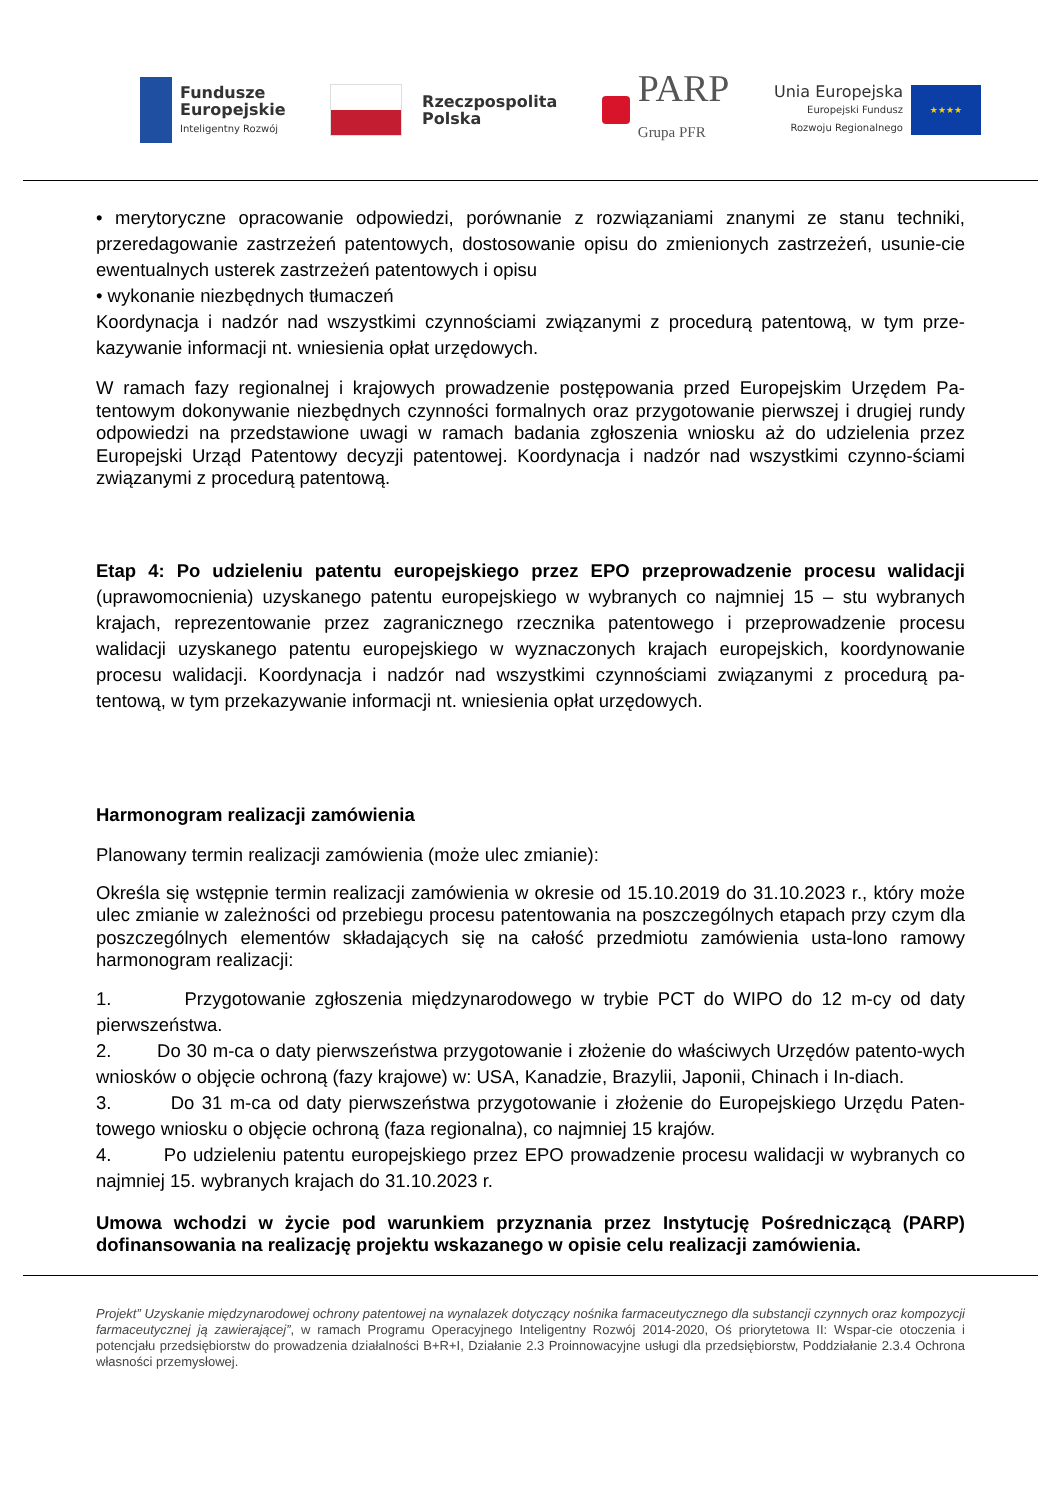Fundusze
Europejskie
Inteligentny Rozwój
Rzeczpospolita
Polska
PARP
Grupa PFR
Unia Europejska
Europejski Fundusz
Rozwoju Regionalnego
★★★★
• merytoryczne opracowanie odpowiedzi, porównanie z rozwiązaniami znanymi ze stanu techniki, przeredagowanie zastrzeżeń patentowych, dostosowanie opisu do zmienionych zastrzeżeń, usunie-cie ewentualnych usterek zastrzeżeń patentowych i opisu
• wykonanie niezbędnych tłumaczeń
Koordynacja i nadzór nad wszystkimi czynnościami związanymi z procedurą patentową, w tym prze-kazywanie informacji nt. wniesienia opłat urzędowych.
W ramach fazy regionalnej i krajowych prowadzenie postępowania przed Europejskim Urzędem Pa-tentowym dokonywanie niezbędnych czynności formalnych oraz przygotowanie pierwszej i drugiej rundy odpowiedzi na przedstawione uwagi w ramach badania zgłoszenia wniosku aż do udzielenia przez Europejski Urząd Patentowy decyzji patentowej. Koordynacja i nadzór nad wszystkimi czynno-ściami związanymi z procedurą patentową.
Etap 4: Po udzieleniu patentu europejskiego przez EPO przeprowadzenie procesu walidacji (uprawomocnienia) uzyskanego patentu europejskiego w wybranych co najmniej 15 – stu wybranych krajach, reprezentowanie przez zagranicznego rzecznika patentowego i przeprowadzenie procesu walidacji uzyskanego patentu europejskiego w wyznaczonych krajach europejskich, koordynowanie procesu walidacji. Koordynacja i nadzór nad wszystkimi czynnościami związanymi z procedurą pa-tentową, w tym przekazywanie informacji nt. wniesienia opłat urzędowych.
Harmonogram realizacji zamówienia
Planowany termin realizacji zamówienia (może ulec zmianie):
Określa się wstępnie termin realizacji zamówienia w okresie od 15.10.2019 do 31.10.2023 r., który może ulec zmianie w zależności od przebiegu procesu patentowania na poszczególnych etapach przy czym dla poszczególnych elementów składających się na całość przedmiotu zamówienia usta-lono ramowy harmonogram realizacji:
1. Przygotowanie zgłoszenia międzynarodowego w trybie PCT do WIPO do 12 m-cy od daty pierwszeństwa.
2. Do 30 m-ca o daty pierwszeństwa przygotowanie i złożenie do właściwych Urzędów patento-wych wniosków o objęcie ochroną (fazy krajowe) w: USA, Kanadzie, Brazylii, Japonii, Chinach i In-diach.
3. Do 31 m-ca od daty pierwszeństwa przygotowanie i złożenie do Europejskiego Urzędu Paten-towego wniosku o objęcie ochroną (faza regionalna), co najmniej 15 krajów.
4. Po udzieleniu patentu europejskiego przez EPO prowadzenie procesu walidacji w wybranych co najmniej 15. wybranych krajach do 31.10.2023 r.
Umowa wchodzi w życie pod warunkiem przyznania przez Instytucję Pośredniczącą (PARP) dofinansowania na realizację projektu wskazanego w opisie celu realizacji zamówienia.
Projekt” Uzyskanie międzynarodowej ochrony patentowej na wynalazek dotyczący nośnika farmaceutycznego dla substancji czynnych oraz kompozycji farmaceutycznej ją zawierającej”, w ramach Programu Operacyjnego Inteligentny Rozwój 2014-2020, Oś priorytetowa II: Wspar-cie otoczenia i potencjału przedsiębiorstw do prowadzenia działalności B+R+I, Działanie 2.3 Proinnowacyjne usługi dla przedsiębiorstw, Poddziałanie 2.3.4 Ochrona własności przemysłowej.